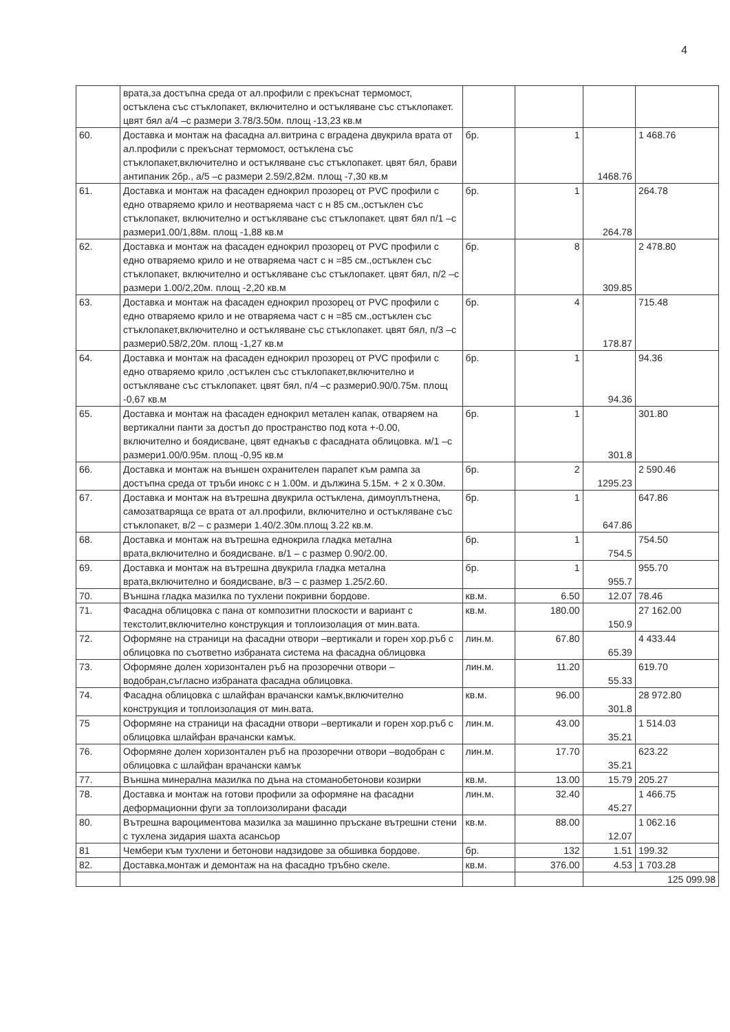4
| | врата,за достъпна среда от ал.профили с прекъснат термомост, остъклена със стъклопакет, включително и остъкляване със стъклопакет. цвят бял а/4 –с размери 3.78/3.50м. площ -13,23 кв.м | | | | |
| 60. | Доставка и монтаж на фасадна ал.витрина с вградена двукрила врата от ал.профили с прекъснат термомост, остъклена със стъклопакет,включително и остъкляване със стъклопакет. цвят бял, брави антипаник 2бр., а/5 –с размери 2.59/2,82м. площ -7,30 кв.м | бр. | 1 | 1468.76 | 1 468.76 |
| 61. | Доставка и монтаж на фасаден еднокрил прозорец от PVC профили с едно отваряемо крило и неотваряема част с н 85 см.,остъклен със стъклопакет, включително и остъкляване със стъклопакет. цвят бял п/1 –с размери1.00/1,88м. площ -1,88 кв.м | бр. | 1 | 264.78 | 264.78 |
| 62. | Доставка и монтаж на фасаден еднокрил прозорец от PVC профили с едно отваряемо крило и не отваряема част с н =85 см.,остъклен със стъклопакет, включително и остъкляване със стъклопакет. цвят бял, п/2 –с размери 1.00/2,20м. площ -2,20 кв.м | бр. | 8 | 309.85 | 2 478.80 |
| 63. | Доставка и монтаж на фасаден еднокрил прозорец от PVC профили с едно отваряемо крило и не отваряема част с н =85 см.,остъклен със стъклопакет,включително и остъкляване със стъклопакет. цвят бял, п/3 –с размери0.58/2,20м. площ -1,27 кв.м | бр. | 4 | 178.87 | 715.48 |
| 64. | Доставка и монтаж на фасаден еднокрил прозорец от PVC профили с едно отваряемо крило ,остъклен със стъклопакет,включително и остъкляване със стъклопакет. цвят бял, п/4 –с размери0.90/0.75м. площ -0,67 кв.м | бр. | 1 | 94.36 | 94.36 |
| 65. | Доставка и монтаж на фасаден еднокрил метален капак, отваряем на вертикални панти за достъп до пространство под кота +-0.00, включително и боядисване, цвят еднакъв с фасадната облицовка. м/1 –с размери1.00/0.95м. площ -0,95 кв.м | бр. | 1 | 301.8 | 301.80 |
| 66. | Доставка и монтаж на външен охранителен парапет към рампа за достъпна среда от тръби инокс с н 1.00м. и дължина 5.15м. + 2 х 0.30м. | бр. | 2 | 1295.23 | 2 590.46 |
| 67. | Доставка и монтаж на вътрешна двукрила остъклена, димоуплътнена, самозатваряща се врата от ал.профили, включително и остъкляване със стъклопакет, в/2 – с размери 1.40/2.30м.площ 3.22 кв.м. | бр. | 1 | 647.86 | 647.86 |
| 68. | Доставка и монтаж на вътрешна еднокрила гладка метална врата,включително и боядисване. в/1 – с размер 0.90/2.00. | бр. | 1 | 754.5 | 754.50 |
| 69. | Доставка и монтаж на вътрешна двукрила гладка метална врата,включително и боядисване, в/3 – с размер 1.25/2.60. | бр. | 1 | 955.7 | 955.70 |
| 70. | Външна гладка мазилка по тухлени покривни бордове. | кв.м. | 6.50 | 12.07 | 78.46 |
| 71. | Фасадна облицовка с пана от композитни плоскости и вариант с текстолит,включително конструкция и топлоизолация от мин.вата. | кв.м. | 180.00 | 150.9 | 27 162.00 |
| 72. | Оформяне на страници на фасадни отвори –вертикали и горен хор.ръб с облицовка по съответно избраната система на фасадна облицовка | лин.м. | 67.80 | 65.39 | 4 433.44 |
| 73. | Оформяне долен хоризонтален ръб на прозоречни отвори –водобран,съгласно избраната фасадна облицовка. | лин.м. | 11.20 | 55.33 | 619.70 |
| 74. | Фасадна облицовка с шлайфан врачански камък,включително конструкция и топлоизолация от мин.вата. | кв.м. | 96.00 | 301.8 | 28 972.80 |
| 75 | Оформяне на страници на фасадни отвори –вертикали и горен хор.ръб с облицовка шлайфан врачански камък. | лин.м. | 43.00 | 35.21 | 1 514.03 |
| 76. | Оформяне долен хоризонтален ръб на прозоречни отвори –водобран с облицовка с шлайфан врачански камък | лин.м. | 17.70 | 35.21 | 623.22 |
| 77. | Външна минерална мазилка по дъна на стоманобетонови козирки | кв.м. | 13.00 | 15.79 | 205.27 |
| 78. | Доставка и монтаж на готови профили за оформяне на фасадни деформационни фуги за топлоизолирани фасади | лин.м. | 32.40 | 45.27 | 1 466.75 |
| 80. | Вътрешна вароциментова мазилка за машинно пръскане вътрешни стени с тухлена зидария шахта асансьор | кв.м. | 88.00 | 12.07 | 1 062.16 |
| 81 | Чембери към тухлени и бетонови надзидове за обшивка бордове. | бр. | 132 | 1.51 | 199.32 |
| 82. | Доставка,монтаж и демонтаж на на фасадно тръбно скеле. | кв.м. | 376.00 | 4.53 | 1 703.28 |
| | | | | 125 099.98 | |